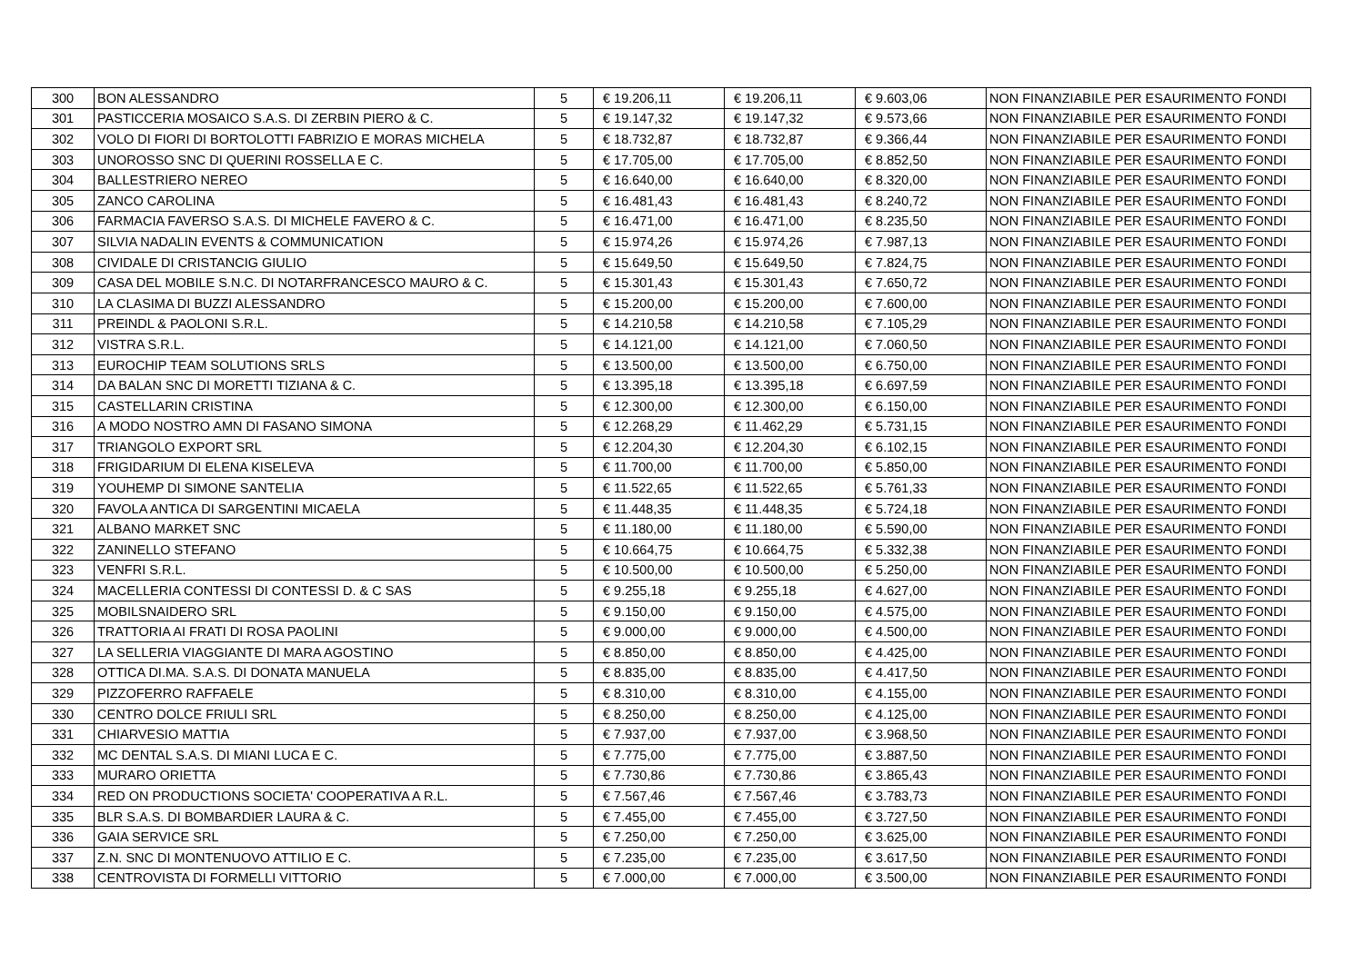| 300 | BON ALESSANDRO | 5 | € 19.206,11 | € 19.206,11 | € 9.603,06 | NON FINANZIABILE PER ESAURIMENTO FONDI |
| 301 | PASTICCERIA MOSAICO S.A.S. DI ZERBIN PIERO & C. | 5 | € 19.147,32 | € 19.147,32 | € 9.573,66 | NON FINANZIABILE PER ESAURIMENTO FONDI |
| 302 | VOLO DI FIORI DI BORTOLOTTI FABRIZIO E MORAS MICHELA | 5 | € 18.732,87 | € 18.732,87 | € 9.366,44 | NON FINANZIABILE PER ESAURIMENTO FONDI |
| 303 | UNOROSSO SNC DI QUERINI ROSSELLA E C. | 5 | € 17.705,00 | € 17.705,00 | € 8.852,50 | NON FINANZIABILE PER ESAURIMENTO FONDI |
| 304 | BALLESTRIERO NEREO | 5 | € 16.640,00 | € 16.640,00 | € 8.320,00 | NON FINANZIABILE PER ESAURIMENTO FONDI |
| 305 | ZANCO CAROLINA | 5 | € 16.481,43 | € 16.481,43 | € 8.240,72 | NON FINANZIABILE PER ESAURIMENTO FONDI |
| 306 | FARMACIA FAVERSO S.A.S. DI MICHELE FAVERO & C. | 5 | € 16.471,00 | € 16.471,00 | € 8.235,50 | NON FINANZIABILE PER ESAURIMENTO FONDI |
| 307 | SILVIA NADALIN EVENTS & COMMUNICATION | 5 | € 15.974,26 | € 15.974,26 | € 7.987,13 | NON FINANZIABILE PER ESAURIMENTO FONDI |
| 308 | CIVIDALE DI CRISTANCIG GIULIO | 5 | € 15.649,50 | € 15.649,50 | € 7.824,75 | NON FINANZIABILE PER ESAURIMENTO FONDI |
| 309 | CASA DEL MOBILE S.N.C. DI NOTARFRANCESCO MAURO & C. | 5 | € 15.301,43 | € 15.301,43 | € 7.650,72 | NON FINANZIABILE PER ESAURIMENTO FONDI |
| 310 | LA CLASIMA DI BUZZI ALESSANDRO | 5 | € 15.200,00 | € 15.200,00 | € 7.600,00 | NON FINANZIABILE PER ESAURIMENTO FONDI |
| 311 | PREINDL & PAOLONI S.R.L. | 5 | € 14.210,58 | € 14.210,58 | € 7.105,29 | NON FINANZIABILE PER ESAURIMENTO FONDI |
| 312 | VISTRA S.R.L. | 5 | € 14.121,00 | € 14.121,00 | € 7.060,50 | NON FINANZIABILE PER ESAURIMENTO FONDI |
| 313 | EUROCHIP TEAM SOLUTIONS SRLS | 5 | € 13.500,00 | € 13.500,00 | € 6.750,00 | NON FINANZIABILE PER ESAURIMENTO FONDI |
| 314 | DA BALAN SNC DI MORETTI TIZIANA & C. | 5 | € 13.395,18 | € 13.395,18 | € 6.697,59 | NON FINANZIABILE PER ESAURIMENTO FONDI |
| 315 | CASTELLARIN CRISTINA | 5 | € 12.300,00 | € 12.300,00 | € 6.150,00 | NON FINANZIABILE PER ESAURIMENTO FONDI |
| 316 | A MODO NOSTRO AMN DI FASANO SIMONA | 5 | € 12.268,29 | € 11.462,29 | € 5.731,15 | NON FINANZIABILE PER ESAURIMENTO FONDI |
| 317 | TRIANGOLO EXPORT SRL | 5 | € 12.204,30 | € 12.204,30 | € 6.102,15 | NON FINANZIABILE PER ESAURIMENTO FONDI |
| 318 | FRIGIDARIUM DI ELENA KISELEVA | 5 | € 11.700,00 | € 11.700,00 | € 5.850,00 | NON FINANZIABILE PER ESAURIMENTO FONDI |
| 319 | YOUHEMP DI SIMONE SANTELIA | 5 | € 11.522,65 | € 11.522,65 | € 5.761,33 | NON FINANZIABILE PER ESAURIMENTO FONDI |
| 320 | FAVOLA ANTICA DI SARGENTINI MICAELA | 5 | € 11.448,35 | € 11.448,35 | € 5.724,18 | NON FINANZIABILE PER ESAURIMENTO FONDI |
| 321 | ALBANO MARKET SNC | 5 | € 11.180,00 | € 11.180,00 | € 5.590,00 | NON FINANZIABILE PER ESAURIMENTO FONDI |
| 322 | ZANINELLO STEFANO | 5 | € 10.664,75 | € 10.664,75 | € 5.332,38 | NON FINANZIABILE PER ESAURIMENTO FONDI |
| 323 | VENFRI S.R.L. | 5 | € 10.500,00 | € 10.500,00 | € 5.250,00 | NON FINANZIABILE PER ESAURIMENTO FONDI |
| 324 | MACELLERIA CONTESSI DI CONTESSI D. & C SAS | 5 | € 9.255,18 | € 9.255,18 | € 4.627,00 | NON FINANZIABILE PER ESAURIMENTO FONDI |
| 325 | MOBILSNAIDERO SRL | 5 | € 9.150,00 | € 9.150,00 | € 4.575,00 | NON FINANZIABILE PER ESAURIMENTO FONDI |
| 326 | TRATTORIA AI FRATI DI ROSA PAOLINI | 5 | € 9.000,00 | € 9.000,00 | € 4.500,00 | NON FINANZIABILE PER ESAURIMENTO FONDI |
| 327 | LA SELLERIA VIAGGIANTE DI MARA AGOSTINO | 5 | € 8.850,00 | € 8.850,00 | € 4.425,00 | NON FINANZIABILE PER ESAURIMENTO FONDI |
| 328 | OTTICA DI.MA. S.A.S. DI DONATA MANUELA | 5 | € 8.835,00 | € 8.835,00 | € 4.417,50 | NON FINANZIABILE PER ESAURIMENTO FONDI |
| 329 | PIZZOFERRO RAFFAELE | 5 | € 8.310,00 | € 8.310,00 | € 4.155,00 | NON FINANZIABILE PER ESAURIMENTO FONDI |
| 330 | CENTRO DOLCE FRIULI SRL | 5 | € 8.250,00 | € 8.250,00 | € 4.125,00 | NON FINANZIABILE PER ESAURIMENTO FONDI |
| 331 | CHIARVESIO MATTIA | 5 | € 7.937,00 | € 7.937,00 | € 3.968,50 | NON FINANZIABILE PER ESAURIMENTO FONDI |
| 332 | MC DENTAL S.A.S. DI MIANI LUCA E C. | 5 | € 7.775,00 | € 7.775,00 | € 3.887,50 | NON FINANZIABILE PER ESAURIMENTO FONDI |
| 333 | MURARO ORIETTA | 5 | € 7.730,86 | € 7.730,86 | € 3.865,43 | NON FINANZIABILE PER ESAURIMENTO FONDI |
| 334 | RED ON PRODUCTIONS SOCIETA' COOPERATIVA A R.L. | 5 | € 7.567,46 | € 7.567,46 | € 3.783,73 | NON FINANZIABILE PER ESAURIMENTO FONDI |
| 335 | BLR S.A.S. DI BOMBARDIER LAURA & C. | 5 | € 7.455,00 | € 7.455,00 | € 3.727,50 | NON FINANZIABILE PER ESAURIMENTO FONDI |
| 336 | GAIA SERVICE SRL | 5 | € 7.250,00 | € 7.250,00 | € 3.625,00 | NON FINANZIABILE PER ESAURIMENTO FONDI |
| 337 | Z.N. SNC DI MONTENUOVO ATTILIO E C. | 5 | € 7.235,00 | € 7.235,00 | € 3.617,50 | NON FINANZIABILE PER ESAURIMENTO FONDI |
| 338 | CENTROVISTA DI FORMELLI VITTORIO | 5 | € 7.000,00 | € 7.000,00 | € 3.500,00 | NON FINANZIABILE PER ESAURIMENTO FONDI |